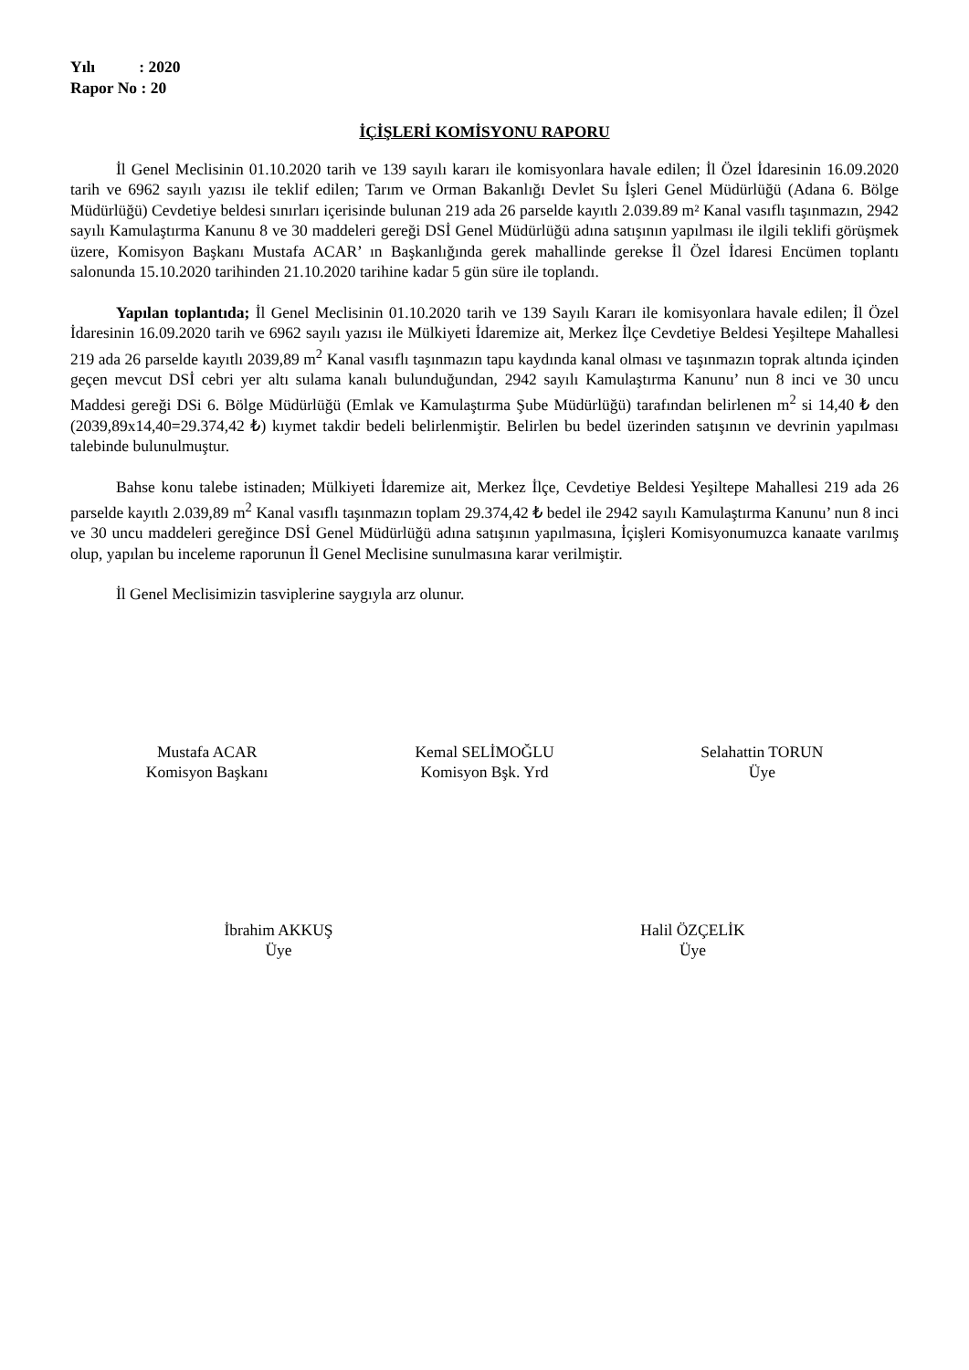Yılı : 2020
Rapor No : 20
İÇİŞLERİ KOMİSYONU RAPORU
İl Genel Meclisinin 01.10.2020 tarih ve 139 sayılı kararı ile komisyonlara havale edilen; İl Özel İdaresinin 16.09.2020 tarih ve 6962 sayılı yazısı ile teklif edilen; Tarım ve Orman Bakanlığı Devlet Su İşleri Genel Müdürlüğü (Adana 6. Bölge Müdürlüğü) Cevdetiye beldesi sınırları içerisinde bulunan 219 ada 26 parselde kayıtlı 2.039.89 m² Kanal vasıflı taşınmazın, 2942 sayılı Kamulaştırma Kanunu 8 ve 30 maddeleri gereği DSİ Genel Müdürlüğü adına satışının yapılması ile ilgili teklifi görüşmek üzere, Komisyon Başkanı Mustafa ACAR’ ın Başkanlığında gerek mahallinde gerekse İl Özel İdaresi Encümen toplantı salonunda 15.10.2020 tarihinden 21.10.2020 tarihine kadar 5 gün süre ile toplandı.
Yapılan toplantıda; İl Genel Meclisinin 01.10.2020 tarih ve 139 Sayılı Kararı ile komisyonlara havale edilen; İl Özel İdaresinin 16.09.2020 tarih ve 6962 sayılı yazısı ile Mülkiyeti İdaremize ait, Merkez İlçe Cevdetiye Beldesi Yeşiltepe Mahallesi 219 ada 26 parselde kayıtlı 2039,89 m<sup>2</sup> Kanal vasıflı taşınmazın tapu kaydında kanal olması ve taşınmazın toprak altında içinden geçen mevcut DSİ cebri yer altı sulama kanalı bulunduğundan, 2942 sayılı Kamulaştırma Kanunu’ nun 8 inci ve 30 uncu Maddesi gereği DSi 6. Bölge Müdürlüğü (Emlak ve Kamulaştırma Şube Müdürlüğü) tarafından belirlenen m<sup>2</sup> si 14,40 ₺ den (2039,89x14,40=29.374,42 ₺) kıymet takdir bedeli belirlenmiştir. Belirlen bu bedel üzerinden satışının ve devrinin yapılması talebinde bulunulmuştur.
Bahse konu talebe istinaden; Mülkiyeti İdaremize ait, Merkez İlçe, Cevdetiye Beldesi Yeşiltepe Mahallesi 219 ada 26 parselde kayıtlı 2.039,89 m<sup>2</sup> Kanal vasıflı taşınmazın toplam 29.374,42 ₺ bedel ile 2942 sayılı Kamulaştırma Kanunu’ nun 8 inci ve 30 uncu maddeleri gereğince DSİ Genel Müdürlüğü adına satışının yapılmasına, İçişleri Komisyonumuzca kanaate varılmış olup, yapılan bu inceleme raporunun İl Genel Meclisine sunulmasına karar verilmiştir.
İl Genel Meclisimizin tasviplerine saygıyla arz olunur.
Mustafa ACAR
Komisyon Başkanı
Kemal SELİMOĞLU
Komisyon Bşk. Yrd
Selahattin TORUN
Üye
İbrahim AKKUŞ
Üye
Halil ÖZÇELİK
Üye